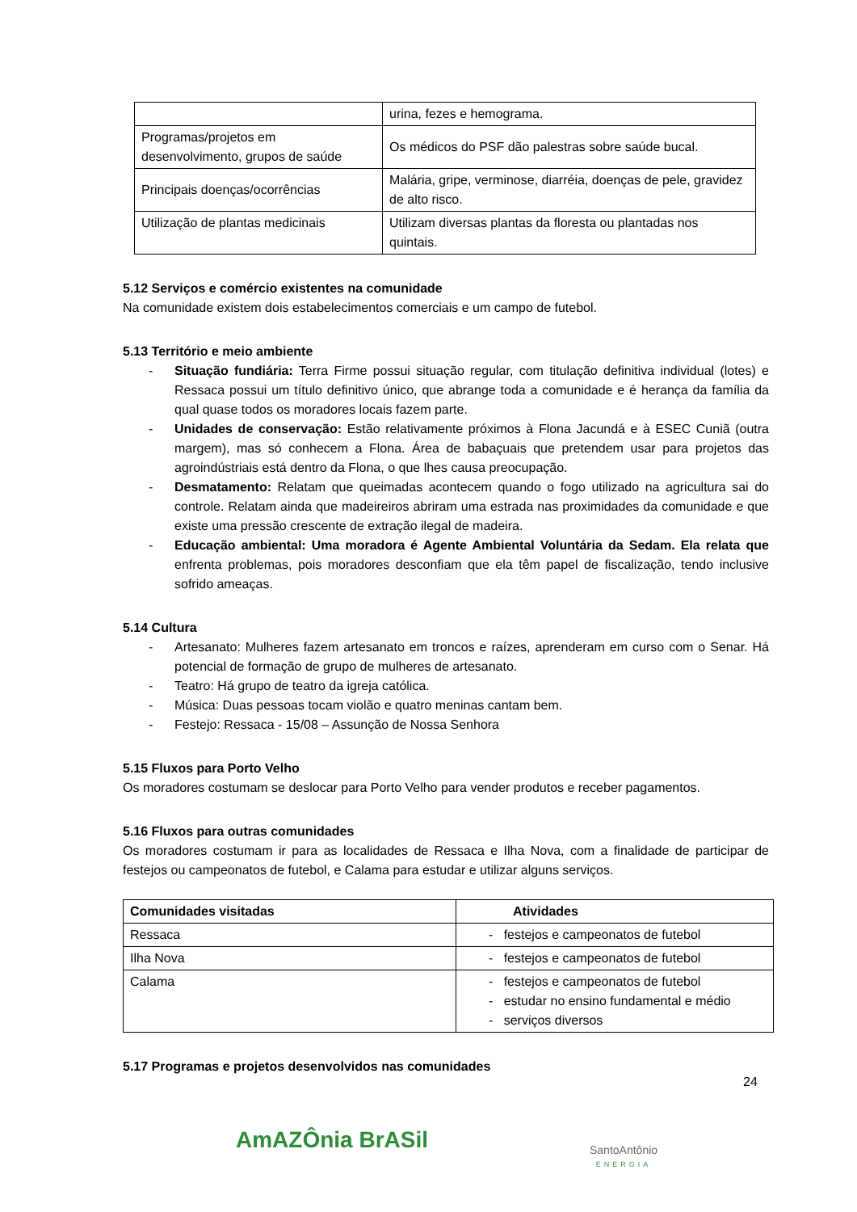| | urina, fezes e hemograma. |
| Programas/projetos em desenvolvimento, grupos de saúde | Os médicos do PSF dão palestras sobre saúde bucal. |
| Principais doenças/ocorrências | Malária, gripe, verminose, diarréia, doenças de pele, gravidez de alto risco. |
| Utilização de plantas medicinais | Utilizam diversas plantas da floresta ou plantadas nos quintais. |
5.12 Serviços e comércio existentes na comunidade
Na comunidade existem dois estabelecimentos comerciais e um campo de futebol.
5.13 Território e meio ambiente
- Situação fundiária: Terra Firme possui situação regular, com titulação definitiva individual (lotes) e Ressaca possui um título definitivo único, que abrange toda a comunidade e é herança da família da qual quase todos os moradores locais fazem parte.
- Unidades de conservação: Estão relativamente próximos à Flona Jacundá e à ESEC Cuniã (outra margem), mas só conhecem a Flona. Área de babaçuais que pretendem usar para projetos das agroindústriais está dentro da Flona, o que lhes causa preocupação.
- Desmatamento: Relatam que queimadas acontecem quando o fogo utilizado na agricultura sai do controle. Relatam ainda que madeireiros abriram uma estrada nas proximidades da comunidade e que existe uma pressão crescente de extração ilegal de madeira.
- Educação ambiental: Uma moradora é Agente Ambiental Voluntária da Sedam. Ela relata que enfrenta problemas, pois moradores desconfiam que ela têm papel de fiscalização, tendo inclusive sofrido ameaças.
5.14 Cultura
- Artesanato: Mulheres fazem artesanato em troncos e raízes, aprenderam em curso com o Senar. Há potencial de formação de grupo de mulheres de artesanato.
- Teatro: Há grupo de teatro da igreja católica.
- Música: Duas pessoas tocam violão e quatro meninas cantam bem.
- Festejo: Ressaca - 15/08 – Assunção de Nossa Senhora
5.15 Fluxos para Porto Velho
Os moradores costumam se deslocar para Porto Velho para vender produtos e receber pagamentos.
5.16 Fluxos para outras comunidades
Os moradores costumam ir para as localidades de Ressaca e Ilha Nova, com a finalidade de participar de festejos ou campeonatos de futebol, e Calama para estudar e utilizar alguns serviços.
| Comunidades visitadas | Atividades |
| --- | --- |
| Ressaca | - festejos e campeonatos de futebol |
| Ilha Nova | - festejos e campeonatos de futebol |
| Calama | - festejos e campeonatos de futebol - estudar no ensino fundamental e médio - serviços diversos |
5.17 Programas e projetos desenvolvidos nas comunidades
24
AmAZÔnia BrASil
SantoAntônio
ENERGIA